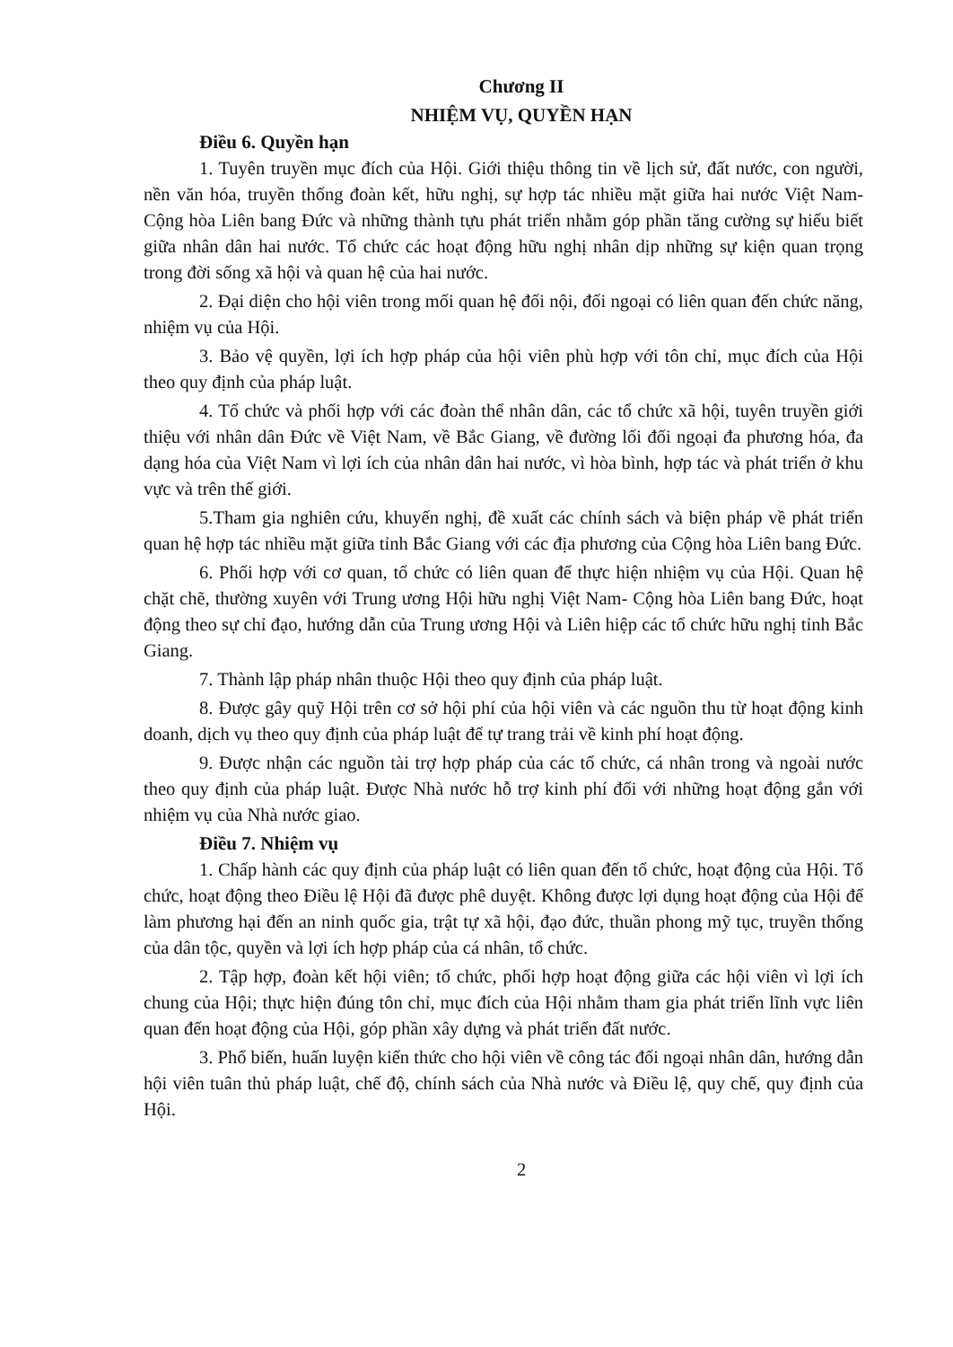Chương II
NHIỆM VỤ, QUYỀN HẠN
Điều 6. Quyền hạn
1. Tuyên truyền mục đích của Hội. Giới thiệu thông tin về lịch sử, đất nước, con người, nền văn hóa, truyền thống đoàn kết, hữu nghị, sự hợp tác nhiều mặt giữa hai nước Việt Nam- Cộng hòa Liên bang Đức và những thành tựu phát triển nhằm góp phần tăng cường sự hiểu biết giữa nhân dân hai nước. Tổ chức các hoạt động hữu nghị nhân dịp những sự kiện quan trọng trong đời sống xã hội và quan hệ của hai nước.
2. Đại diện cho hội viên trong mối quan hệ đối nội, đối ngoại có liên quan đến chức năng, nhiệm vụ của Hội.
3. Bảo vệ quyền, lợi ích hợp pháp của hội viên phù hợp với tôn chỉ, mục đích của Hội theo quy định của pháp luật.
4. Tổ chức và phối hợp với các đoàn thể nhân dân, các tổ chức xã hội, tuyên truyền giới thiệu với nhân dân Đức về Việt Nam, về Bắc Giang, về đường lối đối ngoại đa phương hóa, đa dạng hóa của Việt Nam vì lợi ích của nhân dân hai nước, vì hòa bình, hợp tác và phát triển ở khu vực và trên thế giới.
5.Tham gia nghiên cứu, khuyến nghị, đề xuất các chính sách và biện pháp về phát triển quan hệ hợp tác nhiều mặt giữa tỉnh Bắc Giang với các địa phương của Cộng hòa Liên bang Đức.
6. Phối hợp với cơ quan, tổ chức có liên quan để thực hiện nhiệm vụ của Hội. Quan hệ chặt chẽ, thường xuyên với Trung ương Hội hữu nghị Việt Nam- Cộng hòa Liên bang Đức, hoạt động theo sự chỉ đạo, hướng dẫn của Trung ương Hội và Liên hiệp các tổ chức hữu nghị tỉnh Bắc Giang.
7. Thành lập pháp nhân thuộc Hội theo quy định của pháp luật.
8. Được gây quỹ Hội trên cơ sở hội phí của hội viên và các nguồn thu từ hoạt động kinh doanh, dịch vụ theo quy định của pháp luật để tự trang trải về kinh phí hoạt động.
9. Được nhận các nguồn tài trợ hợp pháp của các tổ chức, cá nhân trong và ngoài nước theo quy định của pháp luật. Được Nhà nước hỗ trợ kinh phí đối với những hoạt động gắn với nhiệm vụ của Nhà nước giao.
Điều 7. Nhiệm vụ
1. Chấp hành các quy định của pháp luật có liên quan đến tổ chức, hoạt động của Hội. Tổ chức, hoạt động theo Điều lệ Hội đã được phê duyệt. Không được lợi dụng hoạt động của Hội để làm phương hại đến an ninh quốc gia, trật tự xã hội, đạo đức, thuần phong mỹ tục, truyền thống của dân tộc, quyền và lợi ích hợp pháp của cá nhân, tổ chức.
2. Tập hợp, đoàn kết hội viên; tổ chức, phối hợp hoạt động giữa các hội viên vì lợi ích chung của Hội; thực hiện đúng tôn chỉ, mục đích của Hội nhằm tham gia phát triển lĩnh vực liên quan đến hoạt động của Hội, góp phần xây dựng và phát triển đất nước.
3. Phổ biến, huấn luyện kiến thức cho hội viên về công tác đối ngoại nhân dân, hướng dẫn hội viên tuân thủ pháp luật, chế độ, chính sách của Nhà nước và Điều lệ, quy chế, quy định của Hội.
2